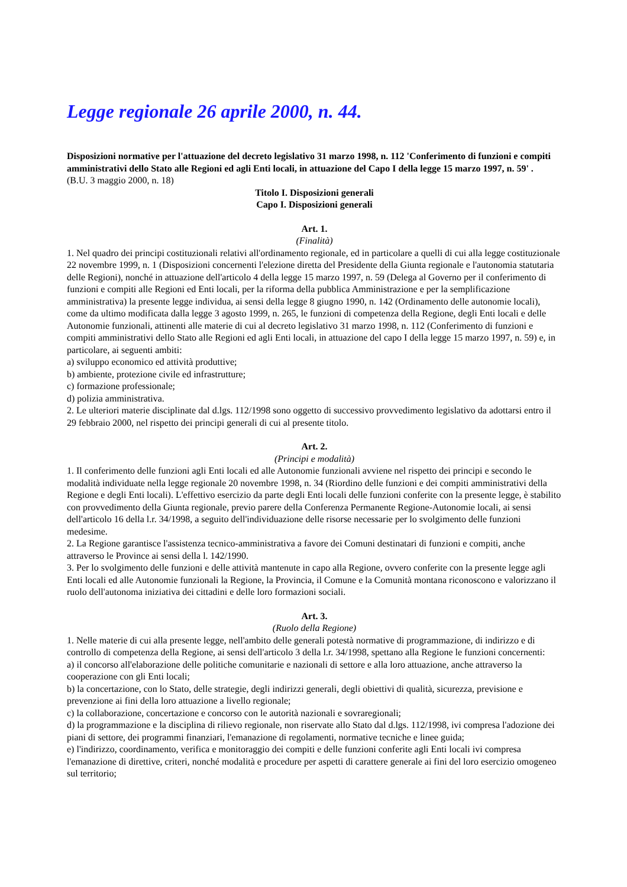Legge regionale 26 aprile 2000, n. 44.
Disposizioni normative per l'attuazione del decreto legislativo 31 marzo 1998, n. 112 'Conferimento di funzioni e compiti amministrativi dello Stato alle Regioni ed agli Enti locali, in attuazione del Capo I della legge 15 marzo 1997, n. 59' .
(B.U. 3 maggio 2000, n. 18)
Titolo I. Disposizioni generali
Capo I. Disposizioni generali
Art. 1.
(Finalità)
1. Nel quadro dei principi costituzionali relativi all'ordinamento regionale, ed in particolare a quelli di cui alla legge costituzionale 22 novembre 1999, n. 1 (Disposizioni concernenti l'elezione diretta del Presidente della Giunta regionale e l'autonomia statutaria delle Regioni), nonché in attuazione dell'articolo 4 della legge 15 marzo 1997, n. 59 (Delega al Governo per il conferimento di funzioni e compiti alle Regioni ed Enti locali, per la riforma della pubblica Amministrazione e per la semplificazione amministrativa) la presente legge individua, ai sensi della legge 8 giugno 1990, n. 142 (Ordinamento delle autonomie locali), come da ultimo modificata dalla legge 3 agosto 1999, n. 265, le funzioni di competenza della Regione, degli Enti locali e delle Autonomie funzionali, attinenti alle materie di cui al decreto legislativo 31 marzo 1998, n. 112 (Conferimento di funzioni e compiti amministrativi dello Stato alle Regioni ed agli Enti locali, in attuazione del capo I della legge 15 marzo 1997, n. 59) e, in particolare, ai seguenti ambiti:
a) sviluppo economico ed attività produttive;
b) ambiente, protezione civile ed infrastrutture;
c) formazione professionale;
d) polizia amministrativa.
2. Le ulteriori materie disciplinate dal d.lgs. 112/1998 sono oggetto di successivo provvedimento legislativo da adottarsi entro il 29 febbraio 2000, nel rispetto dei principi generali di cui al presente titolo.
Art. 2.
(Principi e modalità)
1. Il conferimento delle funzioni agli Enti locali ed alle Autonomie funzionali avviene nel rispetto dei principi e secondo le modalità individuate nella legge regionale 20 novembre 1998, n. 34 (Riordino delle funzioni e dei compiti amministrativi della Regione e degli Enti locali). L'effettivo esercizio da parte degli Enti locali delle funzioni conferite con la presente legge, è stabilito con provvedimento della Giunta regionale, previo parere della Conferenza Permanente Regione-Autonomie locali, ai sensi dell'articolo 16 della l.r. 34/1998, a seguito dell'individuazione delle risorse necessarie per lo svolgimento delle funzioni medesime.
2. La Regione garantisce l'assistenza tecnico-amministrativa a favore dei Comuni destinatari di funzioni e compiti, anche attraverso le Province ai sensi della l. 142/1990.
3. Per lo svolgimento delle funzioni e delle attività mantenute in capo alla Regione, ovvero conferite con la presente legge agli Enti locali ed alle Autonomie funzionali la Regione, la Provincia, il Comune e la Comunità montana riconoscono e valorizzano il ruolo dell'autonoma iniziativa dei cittadini e delle loro formazioni sociali.
Art. 3.
(Ruolo della Regione)
1. Nelle materie di cui alla presente legge, nell'ambito delle generali potestà normative di programmazione, di indirizzo e di controllo di competenza della Regione, ai sensi dell'articolo 3 della l.r. 34/1998, spettano alla Regione le funzioni concernenti:
a) il concorso all'elaborazione delle politiche comunitarie e nazionali di settore e alla loro attuazione, anche attraverso la cooperazione con gli Enti locali;
b) la concertazione, con lo Stato, delle strategie, degli indirizzi generali, degli obiettivi di qualità, sicurezza, previsione e prevenzione ai fini della loro attuazione a livello regionale;
c) la collaborazione, concertazione e concorso con le autorità nazionali e sovraregionali;
d) la programmazione e la disciplina di rilievo regionale, non riservate allo Stato dal d.lgs. 112/1998, ivi compresa l'adozione dei piani di settore, dei programmi finanziari, l'emanazione di regolamenti, normative tecniche e linee guida;
e) l'indirizzo, coordinamento, verifica e monitoraggio dei compiti e delle funzioni conferite agli Enti locali ivi compresa l'emanazione di direttive, criteri, nonché modalità e procedure per aspetti di carattere generale ai fini del loro esercizio omogeneo sul territorio;